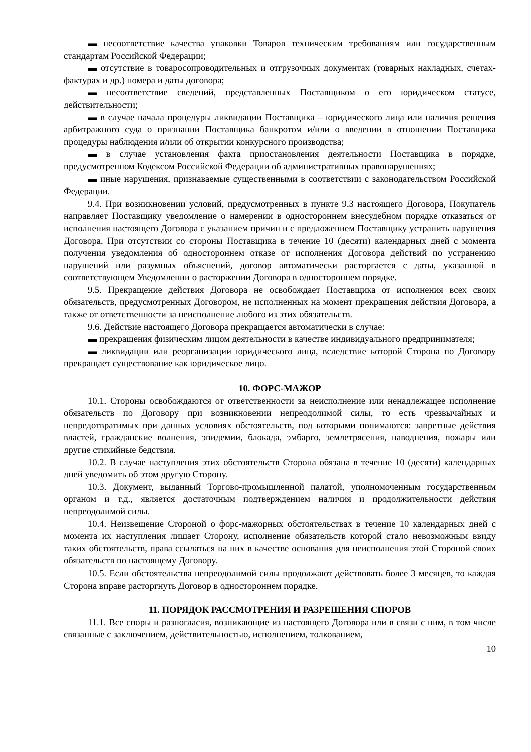▬ несоответствие качества упаковки Товаров техническим требованиям или государственным стандартам Российской Федерации;
▬ отсутствие в товаросопроводительных и отгрузочных документах (товарных накладных, счетах-фактурах и др.) номера и даты договора;
▬ несоответствие сведений, представленных Поставщиком о его юридическом статусе, действительности;
▬ в случае начала процедуры ликвидации Поставщика – юридического лица или наличия решения арбитражного суда о признании Поставщика банкротом и/или о введении в отношении Поставщика процедуры наблюдения и/или об открытии конкурсного производства;
▬ в случае установления факта приостановления деятельности Поставщика в порядке, предусмотренном Кодексом Российской Федерации об административных правонарушениях;
▬ иные нарушения, признаваемые существенными в соответствии с законодательством Российской Федерации.
9.4. При возникновении условий, предусмотренных в пункте 9.3 настоящего Договора, Покупатель направляет Поставщику уведомление о намерении в одностороннем внесудебном порядке отказаться от исполнения настоящего Договора с указанием причин и с предложением Поставщику устранить нарушения Договора. При отсутствии со стороны Поставщика в течение 10 (десяти) календарных дней с момента получения уведомления об одностороннем отказе от исполнения Договора действий по устранению нарушений или разумных объяснений, договор автоматически расторгается с даты, указанной в соответствующем Уведомлении о расторжении Договора в одностороннем порядке.
9.5. Прекращение действия Договора не освобождает Поставщика от исполнения всех своих обязательств, предусмотренных Договором, не исполненных на момент прекращения действия Договора, а также от ответственности за неисполнение любого из этих обязательств.
9.6. Действие настоящего Договора прекращается автоматически в случае:
▬ прекращения физическим лицом деятельности в качестве индивидуального предпринимателя;
▬ ликвидации или реорганизации юридического лица, вследствие которой Сторона по Договору прекращает существование как юридическое лицо.
10. ФОРС-МАЖОР
10.1. Стороны освобождаются от ответственности за неисполнение или ненадлежащее исполнение обязательств по Договору при возникновении непреодолимой силы, то есть чрезвычайных и непредотвратимых при данных условиях обстоятельств, под которыми понимаются: запретные действия властей, гражданские волнения, эпидемии, блокада, эмбарго, землетрясения, наводнения, пожары или другие стихийные бедствия.
10.2. В случае наступления этих обстоятельств Сторона обязана в течение 10 (десяти) календарных дней уведомить об этом другую Сторону.
10.3. Документ, выданный Торгово-промышленной палатой, уполномоченным государственным органом и т.д., является достаточным подтверждением наличия и продолжительности действия непреодолимой силы.
10.4. Неизвещение Стороной о форс-мажорных обстоятельствах в течение 10 календарных дней с момента их наступления лишает Сторону, исполнение обязательств которой стало невозможным ввиду таких обстоятельств, права ссылаться на них в качестве основания для неисполнения этой Стороной своих обязательств по настоящему Договору.
10.5. Если обстоятельства непреодолимой силы продолжают действовать более 3 месяцев, то каждая Сторона вправе расторгнуть Договор в одностороннем порядке.
11. ПОРЯДОК РАССМОТРЕНИЯ И РАЗРЕШЕНИЯ СПОРОВ
11.1. Все споры и разногласия, возникающие из настоящего Договора или в связи с ним, в том числе связанные с заключением, действительностью, исполнением, толкованием,
10